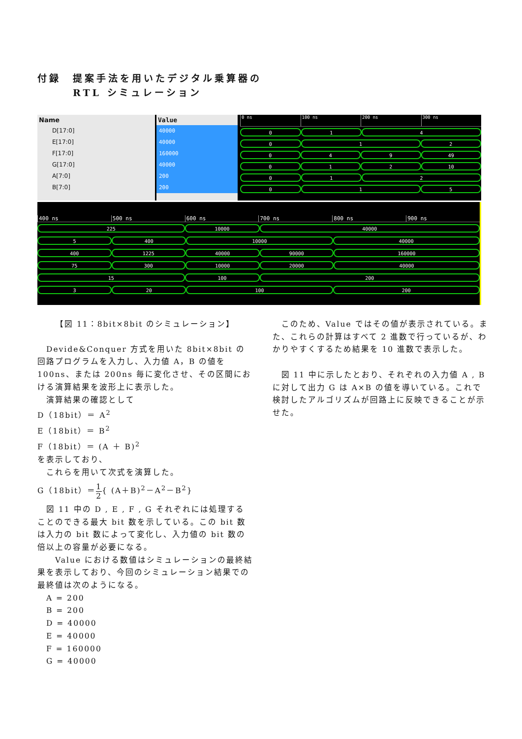付録　提案手法を用いたデジタル乗算器の
　　　RTL シミュレーション
Name
D[17:0]
E[17:0]
F[17:0]
G[17:0]
A[7:0]
B[7:0]
Value
40000
40000
160000
40000
200
200
0 ns 100 ns 200 ns 300 ns
0 1 4
0 1 2
0 4 9 49
0 1 2 10
0 1 2
0 1 5
400 ns 500 ns 600 ns 700 ns 800 ns 900 ns
225 10000 40000
5 400 10000 40000
400 1225 40000 90000 160000
75 300 10000 20000 40000
15 100 200
3 20 100 200
【図 11：8bit×8bit のシミュレーション】
　Devide&Conquer 方式を用いた 8bit×8bit の回路プログラムを入力し、入力値 A，B の値を 100ns、または 200ns 毎に変化させ、その区間における演算結果を波形上に表示した。
　演算結果の確認として
D（18bit）＝ A<sup>2</sup>
E（18bit）＝ B<sup>2</sup>
F（18bit）＝ (A ＋ B)<sup>2</sup>
を表示しており、
　これらを用いて次式を演算した。
G（18bit）＝1 2{ (A＋B)<sup>2</sup>－A<sup>2</sup>－B<sup>2</sup>}
　図 11 中の D , E , F , G それぞれには処理することのできる最大 bit 数を示している。この bit 数は入力の bit 数によって変化し、入力値の bit 数の倍以上の容量が必要になる。
　　Value における数値はシミュレーションの最終結果を表示しており、今回のシミュレーション結果での最終値は次のようになる。
　A = 200
　B = 200
　D = 40000
　E = 40000
　F = 160000
　G = 40000
　このため、Value ではその値が表示されている。また、これらの計算はすべて 2 進数で行っているが、わかりやすくするため結果を 10 進数で表示した。
　図 11 中に示したとおり、それぞれの入力値 A , B に対して出力 G は A×B の値を導いている。これで検討したアルゴリズムが回路上に反映できることが示せた。